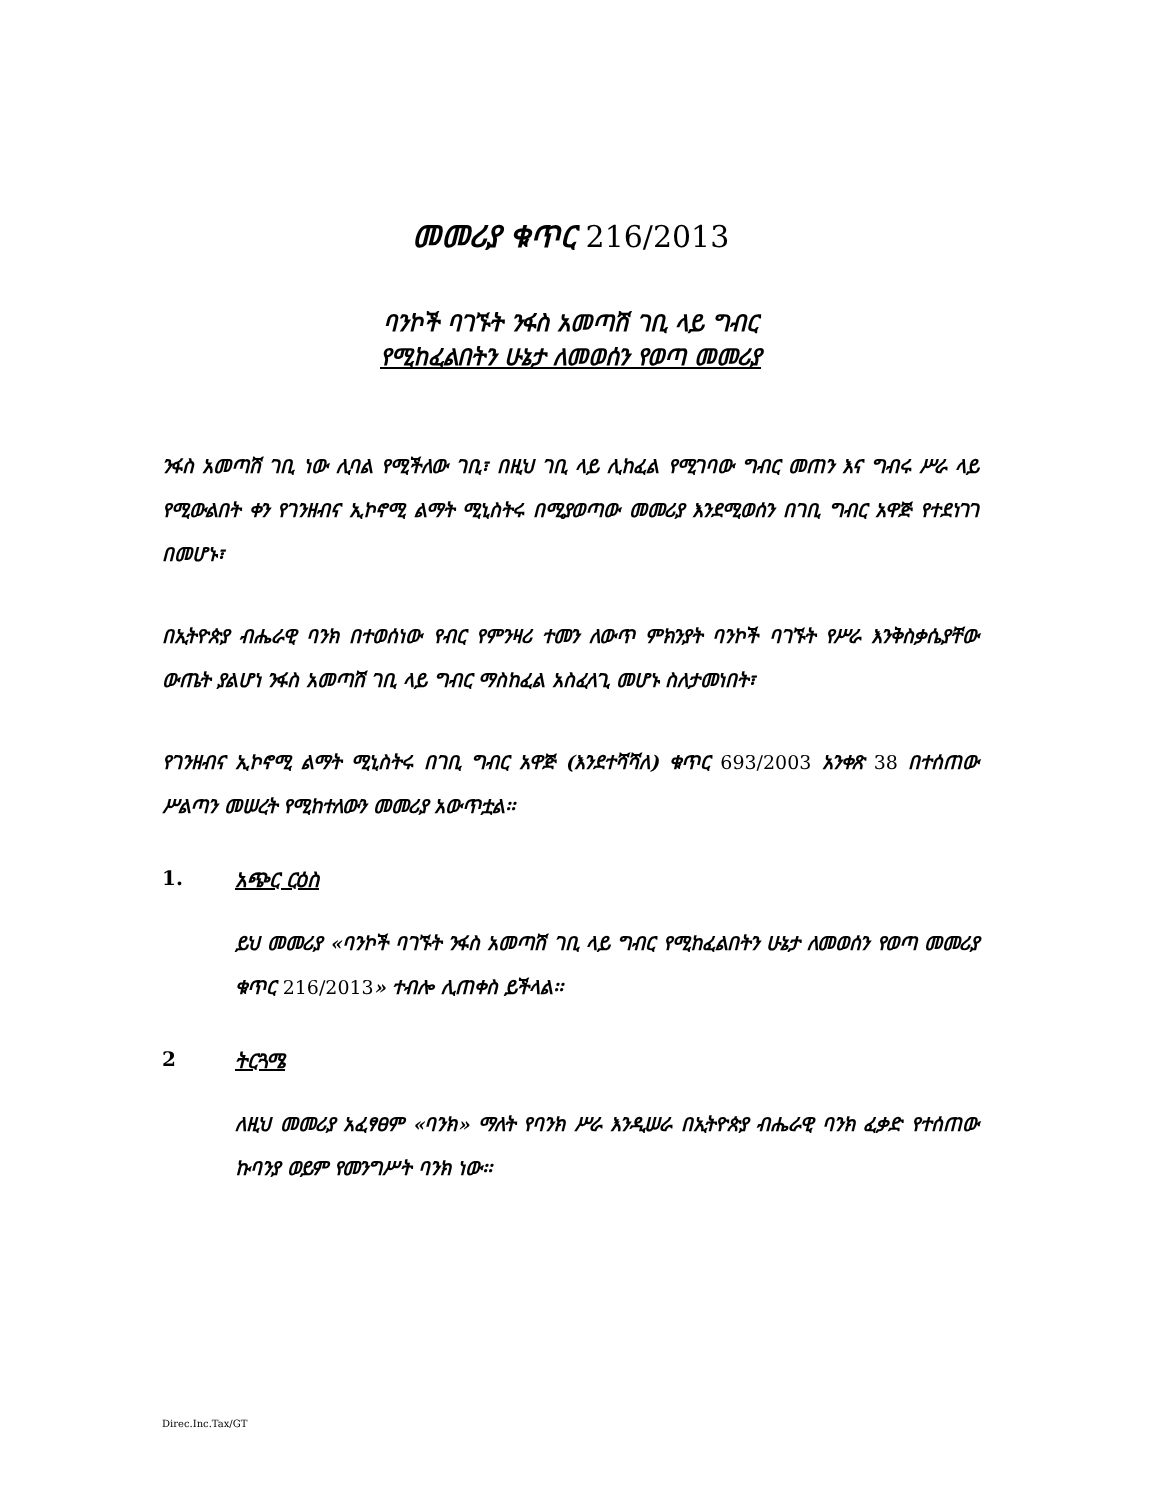መመሪያ ቁጥር 216/2013
ባንኮች ባገኙት ንፋስ አመጣሽ ገቢ ላይ ግብር
የሚከፈልበትን ሁኔታ ለመወሰን የወጣ መመሪያ
ንፋስ አመጣሽ ገቢ ነው ሊባል የሚችለው ገቢ፣ በዚህ ገቢ ላይ ሊከፈል የሚገባው ግብር መጠን እና ግብሩ ሥራ ላይ የሚውልበት ቀን የገንዘብና ኢኮኖሚ ልማት ሚኒስትሩ በሚያወጣው መመሪያ እንደሚወሰን በገቢ ግብር አዋጅ የተደነገገ በመሆኑ፣
በኢትዮጵያ ብሔራዊ ባንክ በተወሰነው የብር የምንዛሪ ተመን ለውጥ ምክንያት ባንኮች ባገኙት የሥራ እንቅስቃሴያቸው ውጤት ያልሆነ ንፋስ አመጣሽ ገቢ ላይ ግብር ማስከፈል አስፈላጊ መሆኑ ስለታመነበት፣
የገንዘብና ኢኮኖሚ ልማት ሚኒስትሩ በገቢ ግብር አዋጅ (እንደተሻሻለ) ቁጥር 693/2003 አንቀጽ 38 በተሰጠው ሥልጣን መሠረት የሚከተለውን መመሪያ አውጥቷል፡፡
1. አጭር ርዕስ
ይህ መመሪያ «ባንኮች ባገኙት ንፋስ አመጣሽ ገቢ ላይ ግብር የሚከፈልበትን ሁኔታ ለመወሰን የወጣ መመሪያ ቁጥር 216/2013» ተብሎ ሊጠቀስ ይችላል፡፡
2 ትርጓሜ
ለዚህ መመሪያ አፈፃፀም «ባንክ» ማለት የባንክ ሥራ እንዲሠራ በኢትዮጵያ ብሔራዊ ባንክ ፈቃድ የተሰጠው ኩባንያ ወይም የመንግሥት ባንክ ነው፡፡
Direc.Inc.Tax/GT